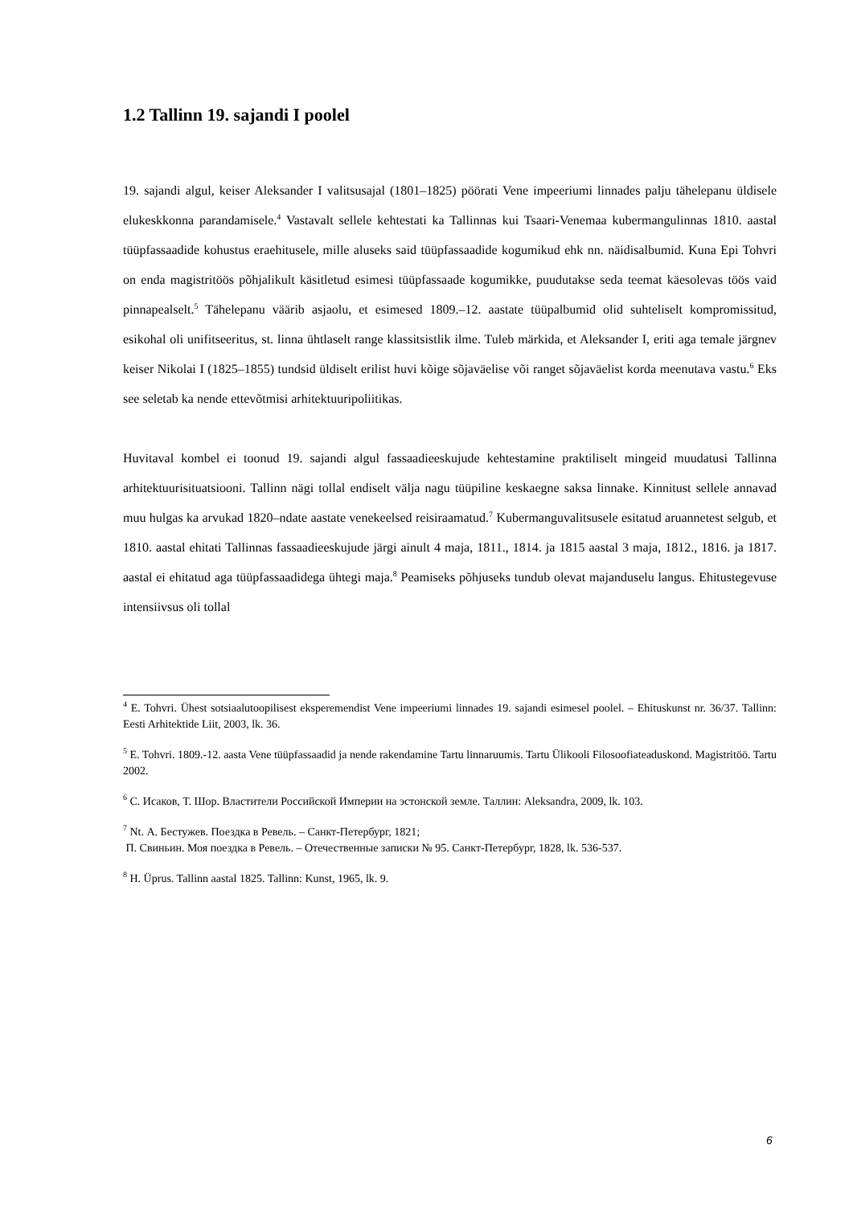1.2 Tallinn 19. sajandi I poolel
19. sajandi algul, keiser Aleksander I valitsusajal (1801–1825) pöörati Vene impeeriumi linnades palju tähelepanu üldisele elukeskkonna parandamisele.<sup>4</sup> Vastavalt sellele kehtestati ka Tallinnas kui Tsaari-Venemaa kubermangulinnas 1810. aastal tüüpfassaadide kohustus eraehitusele, mille aluseks said tüüpfassaadide kogumikud ehk nn. näidisalbumid. Kuna Epi Tohvri on enda magistritöös põhjalikult käsitletud esimesi tüüpfassaade kogumikke, puudutakse seda teemat käesolevas töös vaid pinnapealselt.<sup>5</sup> Tähelepanu väärib asjaolu, et esimesed 1809.–12. aastate tüüpalbumid olid suhteliselt kompromissitud, esikohal oli unifitseeritus, st. linna ühtlaselt range klassitsistlik ilme. Tuleb märkida, et Aleksander I, eriti aga temale järgnev keiser Nikolai I (1825–1855) tundsid üldiselt erilist huvi kõige sõjaväelise või ranget sõjaväelist korda meenutava vastu.<sup>6</sup> Eks see seletab ka nende ettevõtmisi arhitektuuripoliitikas.
Huvitaval kombel ei toonud 19. sajandi algul fassaadieeskujude kehtestamine praktiliselt mingeid muudatusi Tallinna arhitektuurisituatsiooni. Tallinn nägi tollal endiselt välja nagu tüüpiline keskaegne saksa linnake. Kinnitust sellele annavad muu hulgas ka arvukad 1820–ndate aastate venekeelsed reisiraamatud.<sup>7</sup> Kubermanguvalitsusele esitatud aruannetest selgub, et 1810. aastal ehitati Tallinnas fassaadieeskujude järgi ainult 4 maja, 1811., 1814. ja 1815 aastal 3 maja, 1812., 1816. ja 1817. aastal ei ehitatud aga tüüpfassaadidega ühtegi maja.<sup>8</sup> Peamiseks põhjuseks tundub olevat majanduselu langus. Ehitustegevuse intensiivsus oli tollal
<sup>4</sup> E. Tohvri. Ühest sotsiaalutoopilisest eksperemendist Vene impeeriumi linnades 19. sajandi esimesel poolel. – Ehituskunst nr. 36/37. Tallinn: Eesti Arhitektide Liit, 2003, lk. 36.
<sup>5</sup> E. Tohvri. 1809.-12. aasta Vene tüüpfassaadid ja nende rakendamine Tartu linnaruumis. Tartu Ülikooli Filosoofiateaduskond. Magistritöö. Tartu 2002.
<sup>6</sup> С. Исаков, Т. Шор. Властители Российской Империи на эстонской земле. Таллин: Aleksandra, 2009, lk. 103.
<sup>7</sup> Nt. А. Бестужев. Поездка в Ревель. – Санкт-Петербург, 1821;
П. Свиньин. Моя поездка в Ревель. – Отечественные записки № 95. Санкт-Петербург, 1828, lk. 536-537.
<sup>8</sup> H. Üprus. Tallinn aastal 1825. Tallinn: Kunst, 1965, lk. 9.
6